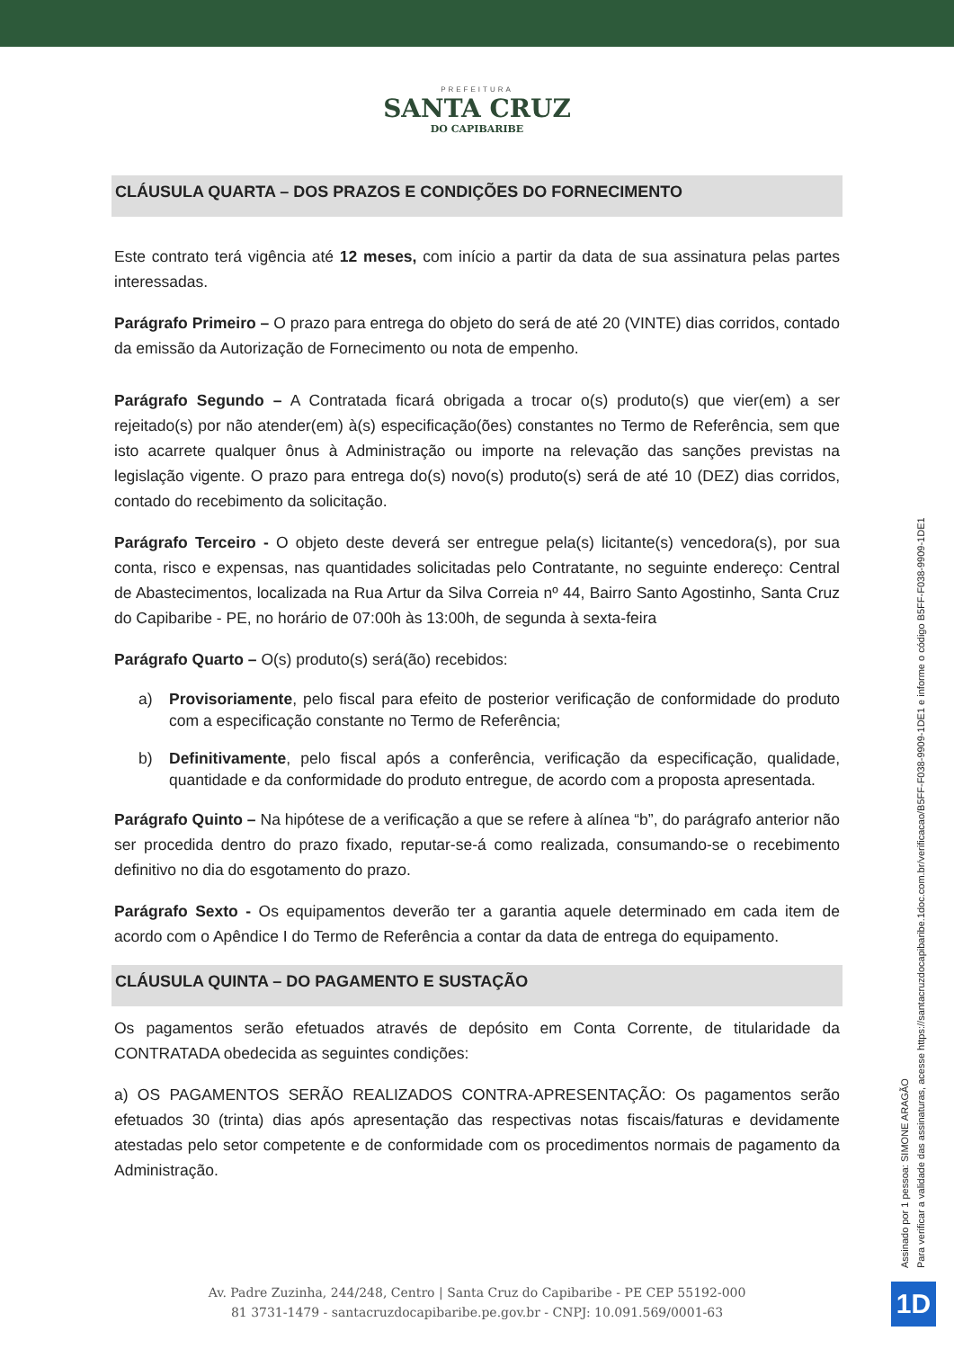PREFEITURA
SANTA CRUZ
DO CAPIBARIBE
CLÁUSULA QUARTA – DOS PRAZOS E CONDIÇÕES DO FORNECIMENTO
Este contrato terá vigência até 12 meses, com início a partir da data de sua assinatura pelas partes interessadas.
Parágrafo Primeiro – O prazo para entrega do objeto do será de até 20 (VINTE) dias corridos, contado da emissão da Autorização de Fornecimento ou nota de empenho.
Parágrafo Segundo – A Contratada ficará obrigada a trocar o(s) produto(s) que vier(em) a ser rejeitado(s) por não atender(em) à(s) especificação(ões) constantes no Termo de Referência, sem que isto acarrete qualquer ônus à Administração ou importe na relevação das sanções previstas na legislação vigente. O prazo para entrega do(s) novo(s) produto(s) será de até 10 (DEZ) dias corridos, contado do recebimento da solicitação.
Parágrafo Terceiro - O objeto deste deverá ser entregue pela(s) licitante(s) vencedora(s), por sua conta, risco e expensas, nas quantidades solicitadas pelo Contratante, no seguinte endereço: Central de Abastecimentos, localizada na Rua Artur da Silva Correia nº 44, Bairro Santo Agostinho, Santa Cruz do Capibaribe - PE, no horário de 07:00h às 13:00h, de segunda à sexta-feira
Parágrafo Quarto – O(s) produto(s) será(ão) recebidos:
a) Provisoriamente, pelo fiscal para efeito de posterior verificação de conformidade do produto com a especificação constante no Termo de Referência;
b) Definitivamente, pelo fiscal após a conferência, verificação da especificação, qualidade, quantidade e da conformidade do produto entregue, de acordo com a proposta apresentada.
Parágrafo Quinto – Na hipótese de a verificação a que se refere à alínea “b”, do parágrafo anterior não ser procedida dentro do prazo fixado, reputar-se-á como realizada, consumando-se o recebimento definitivo no dia do esgotamento do prazo.
Parágrafo Sexto - Os equipamentos deverão ter a garantia aquele determinado em cada item de acordo com o Apêndice I do Termo de Referência a contar da data de entrega do equipamento.
CLÁUSULA QUINTA – DO PAGAMENTO E SUSTAÇÃO
Os pagamentos serão efetuados através de depósito em Conta Corrente, de titularidade da CONTRATADA obedecida as seguintes condições:
a) OS PAGAMENTOS SERÃO REALIZADOS CONTRA-APRESENTAÇÃO: Os pagamentos serão efetuados 30 (trinta) dias após apresentação das respectivas notas fiscais/faturas e devidamente atestadas pelo setor competente e de conformidade com os procedimentos normais de pagamento da Administração.
Assinado por 1 pessoa: SIMONE ARAGÃO
Para verificar a validade das assinaturas, acesse https://santacruzdocapibaribe.1doc.com.br/verificacao/B5FF-F038-9909-1DE1 e informe o código B5FF-F038-9909-1DE1
Av. Padre Zuzinha, 244/248, Centro | Santa Cruz do Capibaribe - PE CEP 55192-000
81 3731-1479 - santacruzdocapibaribe.pe.gov.br - CNPJ: 10.091.569/0001-63
1D